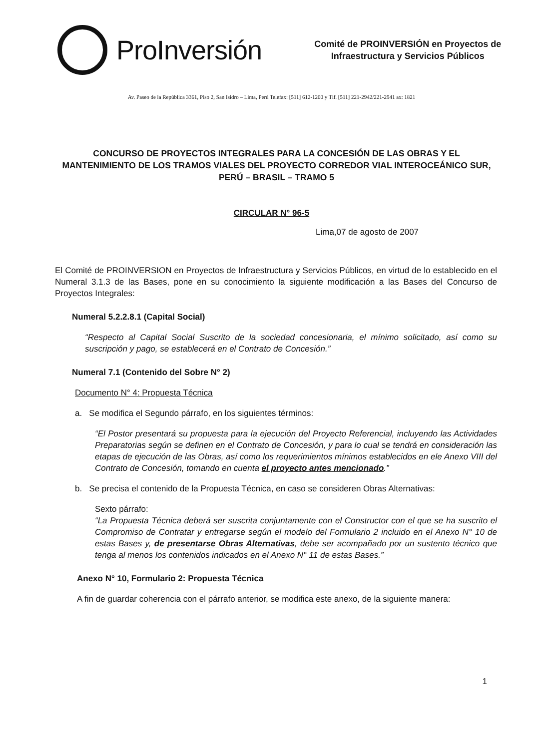ProInversión
Comité de PROINVERSIÓN en Proyectos de
Infraestructura y Servicios Públicos
Av. Paseo de la República 3361, Piso 2, San Isidro – Lima, Perú Telefax: [511] 612-1200 y Tlf. [511] 221-2942/221-2941 ax: 1821
CONCURSO DE PROYECTOS INTEGRALES PARA LA CONCESIÓN DE LAS OBRAS Y EL MANTENIMIENTO DE LOS TRAMOS VIALES DEL PROYECTO CORREDOR VIAL INTEROCEÁNICO SUR, PERÚ – BRASIL – TRAMO 5
CIRCULAR N° 96-5
Lima,07 de agosto de 2007
El Comité de PROINVERSION en Proyectos de Infraestructura y Servicios Públicos, en virtud de lo establecido en el Numeral 3.1.3 de las Bases, pone en su conocimiento la siguiente modificación a las Bases del Concurso de Proyectos Integrales:
Numeral 5.2.2.8.1 (Capital Social)
“Respecto al Capital Social Suscrito de la sociedad concesionaria, el mínimo solicitado, así como su suscripción y pago, se establecerá en el Contrato de Concesión.”
Numeral 7.1 (Contenido del Sobre N° 2)
Documento N° 4: Propuesta Técnica
a. Se modifica el Segundo párrafo, en los siguientes términos:
“El Postor presentará su propuesta para la ejecución del Proyecto Referencial, incluyendo las Actividades Preparatorias según se definen en el Contrato de Concesión, y para lo cual se tendrá en consideración las etapas de ejecución de las Obras, así como los requerimientos mínimos establecidos en ele Anexo VIII del Contrato de Concesión, tomando en cuenta el proyecto antes mencionado.”
b. Se precisa el contenido de la Propuesta Técnica, en caso se consideren Obras Alternativas:
Sexto párrafo:
“La Propuesta Técnica deberá ser suscrita conjuntamente con el Constructor con el que se ha suscrito el Compromiso de Contratar y entregarse según el modelo del Formulario 2 incluido en el Anexo N° 10 de estas Bases y, de presentarse Obras Alternativas, debe ser acompañado por un sustento técnico que tenga al menos los contenidos indicados en el Anexo N° 11 de estas Bases.”
Anexo N° 10, Formulario 2: Propuesta Técnica
A fin de guardar coherencia con el párrafo anterior, se modifica este anexo, de la siguiente manera:
1